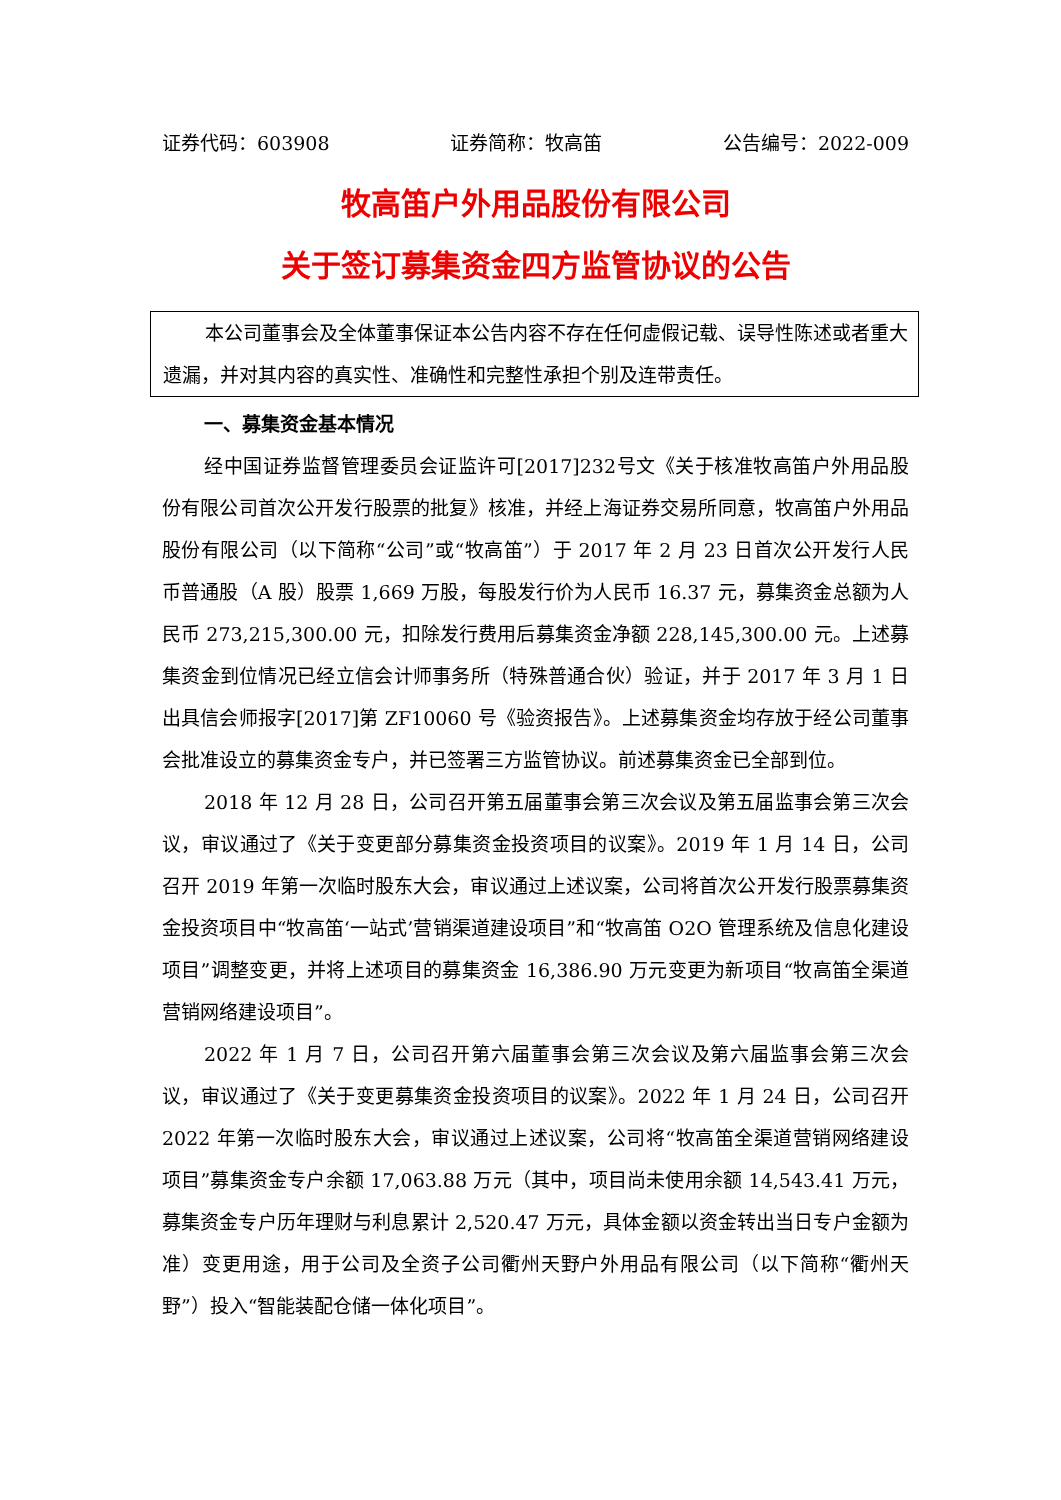证券代码：603908 证券简称：牧高笛 公告编号：2022-009
牧高笛户外用品股份有限公司
关于签订募集资金四方监管协议的公告
本公司董事会及全体董事保证本公告内容不存在任何虚假记载、误导性陈述或者重大遗漏，并对其内容的真实性、准确性和完整性承担个别及连带责任。
一、募集资金基本情况
经中国证券监督管理委员会证监许可[2017]232号文《关于核准牧高笛户外用品股份有限公司首次公开发行股票的批复》核准，并经上海证券交易所同意，牧高笛户外用品股份有限公司（以下简称“公司”或“牧高笛”）于 2017 年 2 月 23 日首次公开发行人民币普通股（A 股）股票 1,669 万股，每股发行价为人民币 16.37 元，募集资金总额为人民币 273,215,300.00 元，扣除发行费用后募集资金净额 228,145,300.00 元。上述募集资金到位情况已经立信会计师事务所（特殊普通合伙）验证，并于 2017 年 3 月 1 日出具信会师报字[2017]第 ZF10060 号《验资报告》。上述募集资金均存放于经公司董事会批准设立的募集资金专户，并已签署三方监管协议。前述募集资金已全部到位。
2018 年 12 月 28 日，公司召开第五届董事会第三次会议及第五届监事会第三次会议，审议通过了《关于变更部分募集资金投资项目的议案》。2019 年 1 月 14 日，公司召开 2019 年第一次临时股东大会，审议通过上述议案，公司将首次公开发行股票募集资金投资项目中“牧高笛‘一站式’营销渠道建设项目”和“牧高笛 O2O 管理系统及信息化建设项目”调整变更，并将上述项目的募集资金 16,386.90 万元变更为新项目“牧高笛全渠道营销网络建设项目”。
2022 年 1 月 7 日，公司召开第六届董事会第三次会议及第六届监事会第三次会议，审议通过了《关于变更募集资金投资项目的议案》。2022 年 1 月 24 日，公司召开 2022 年第一次临时股东大会，审议通过上述议案，公司将“牧高笛全渠道营销网络建设项目”募集资金专户余额 17,063.88 万元（其中，项目尚未使用余额 14,543.41 万元，募集资金专户历年理财与利息累计 2,520.47 万元，具体金额以资金转出当日专户金额为准）变更用途，用于公司及全资子公司衢州天野户外用品有限公司（以下简称“衢州天野”）投入“智能装配仓储一体化项目”。